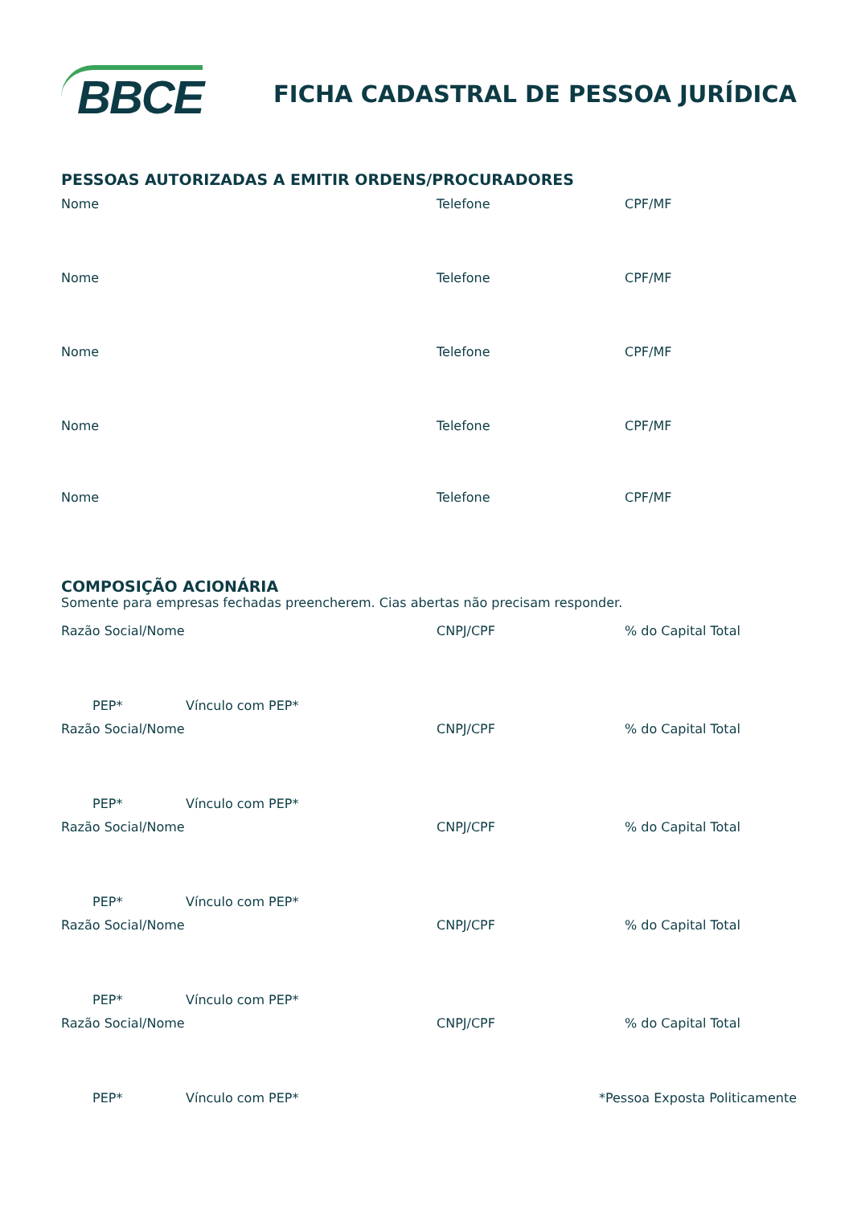BBCE
FICHA CADASTRAL DE PESSOA JURÍDICA
PESSOAS AUTORIZADAS A EMITIR ORDENS/PROCURADORES
Nome Telefone CPF/MF
Nome Telefone CPF/MF
Nome Telefone CPF/MF
Nome Telefone CPF/MF
Nome Telefone CPF/MF
COMPOSIÇÃO ACIONÁRIA
Somente para empresas fechadas preencherem. Cias abertas não precisam responder.
Razão Social/Nome CNPJ/CPF% do Capital Total
PEP* Vínculo com PEP*
Razão Social/Nome CNPJ/CPF% do Capital Total
PEP* Vínculo com PEP*
Razão Social/Nome CNPJ/CPF% do Capital Total
PEP* Vínculo com PEP*
Razão Social/Nome CNPJ/CPF% do Capital Total
PEP* Vínculo com PEP*
Razão Social/Nome CNPJ/CPF% do Capital Total
PEP* Vínculo com PEP* *Pessoa Exposta Politicamente